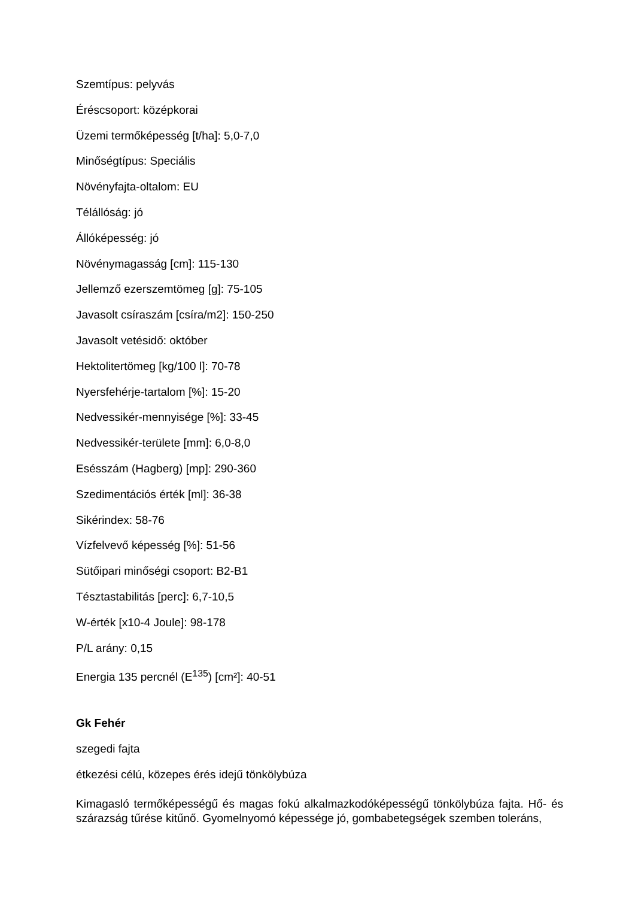Szemtípus: pelyvás
Éréscsoport: középkorai
Üzemi termőképesség [t/ha]: 5,0-7,0
Minőségtípus: Speciális
Növényfajta-oltalom: EU
Télállóság: jó
Állóképesség: jó
Növénymagasság [cm]: 115-130
Jellemző ezerszemtömeg [g]: 75-105
Javasolt csíraszám [csíra/m2]: 150-250
Javasolt vetésidő: október
Hektolitertömeg [kg/100 l]: 70-78
Nyersfehérje-tartalom [%]: 15-20
Nedvessikér-mennyisége [%]: 33-45
Nedvessikér-területe [mm]: 6,0-8,0
Esésszám (Hagberg) [mp]: 290-360
Szedimentációs érték [ml]: 36-38
Sikérindex: 58-76
Vízfelvevő képesség [%]: 51-56
Sütőipari minőségi csoport: B2-B1
Tésztastabilitás [perc]: 6,7-10,5
W-érték [x10-4 Joule]: 98-178
P/L arány: 0,15
Energia 135 percnél (E<sup>135</sup>) [cm²]: 40-51
Gk Fehér
szegedi fajta
étkezési célú, közepes érés idejű tönkölybúza
Kimagasló termőképességű és magas fokú alkalmazkodóképességű tönkölybúza fajta. Hő- és szárazság tűrése kitűnő. Gyomelnyomó képessége jó, gombabetegségek szemben toleráns,